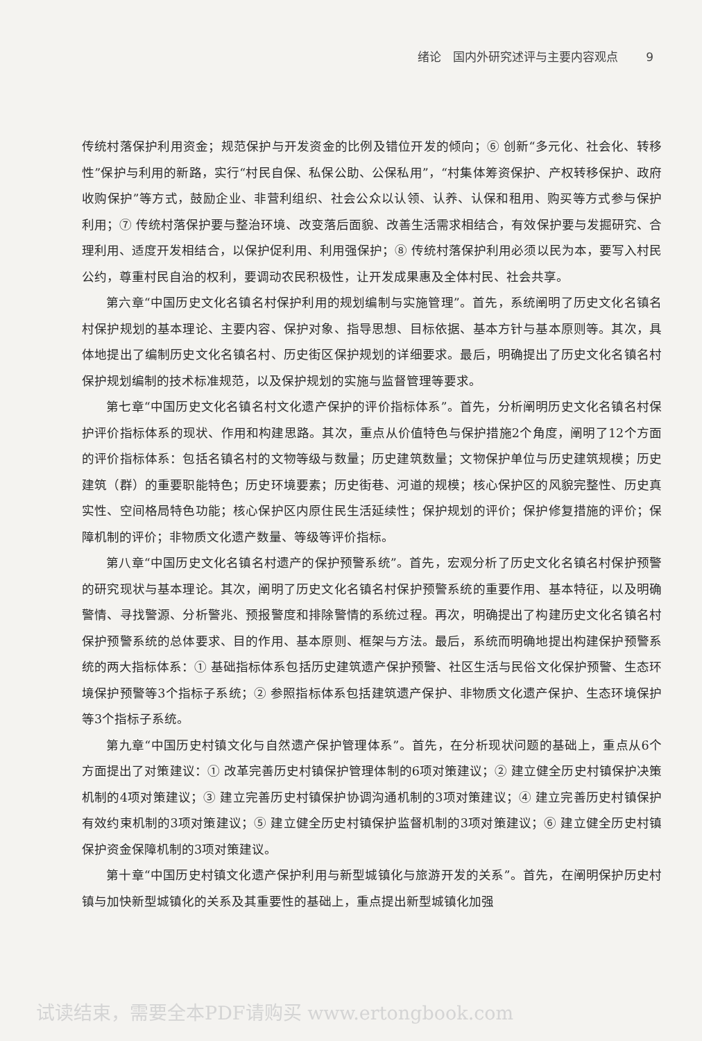绪论　国内外研究述评与主要内容观点 9
传统村落保护利用资金；规范保护与开发资金的比例及错位开发的倾向；⑥ 创新“多元化、社会化、转移性”保护与利用的新路，实行“村民自保、私保公助、公保私用”，“村集体筹资保护、产权转移保护、政府收购保护”等方式，鼓励企业、非营利组织、社会公众以认领、认养、认保和租用、购买等方式参与保护利用；⑦ 传统村落保护要与整治环境、改变落后面貌、改善生活需求相结合，有效保护要与发掘研究、合理利用、适度开发相结合，以保护促利用、利用强保护；⑧ 传统村落保护利用必须以民为本，要写入村民公约，尊重村民自治的权利，要调动农民积极性，让开发成果惠及全体村民、社会共享。
第六章“中国历史文化名镇名村保护利用的规划编制与实施管理”。首先，系统阐明了历史文化名镇名村保护规划的基本理论、主要内容、保护对象、指导思想、目标依据、基本方针与基本原则等。其次，具体地提出了编制历史文化名镇名村、历史街区保护规划的详细要求。最后，明确提出了历史文化名镇名村保护规划编制的技术标准规范，以及保护规划的实施与监督管理等要求。
第七章“中国历史文化名镇名村文化遗产保护的评价指标体系”。首先，分析阐明历史文化名镇名村保护评价指标体系的现状、作用和构建思路。其次，重点从价值特色与保护措施2个角度，阐明了12个方面的评价指标体系：包括名镇名村的文物等级与数量；历史建筑数量；文物保护单位与历史建筑规模；历史建筑（群）的重要职能特色；历史环境要素；历史街巷、河道的规模；核心保护区的风貌完整性、历史真实性、空间格局特色功能；核心保护区内原住民生活延续性；保护规划的评价；保护修复措施的评价；保障机制的评价；非物质文化遗产数量、等级等评价指标。
第八章“中国历史文化名镇名村遗产的保护预警系统”。首先，宏观分析了历史文化名镇名村保护预警的研究现状与基本理论。其次，阐明了历史文化名镇名村保护预警系统的重要作用、基本特征，以及明确警情、寻找警源、分析警兆、预报警度和排除警情的系统过程。再次，明确提出了构建历史文化名镇名村保护预警系统的总体要求、目的作用、基本原则、框架与方法。最后，系统而明确地提出构建保护预警系统的两大指标体系：① 基础指标体系包括历史建筑遗产保护预警、社区生活与民俗文化保护预警、生态环境保护预警等3个指标子系统；② 参照指标体系包括建筑遗产保护、非物质文化遗产保护、生态环境保护等3个指标子系统。
第九章“中国历史村镇文化与自然遗产保护管理体系”。首先，在分析现状问题的基础上，重点从6个方面提出了对策建议：① 改革完善历史村镇保护管理体制的6项对策建议；② 建立健全历史村镇保护决策机制的4项对策建议；③ 建立完善历史村镇保护协调沟通机制的3项对策建议；④ 建立完善历史村镇保护有效约束机制的3项对策建议；⑤ 建立健全历史村镇保护监督机制的3项对策建议；⑥ 建立健全历史村镇保护资金保障机制的3项对策建议。
第十章“中国历史村镇文化遗产保护利用与新型城镇化与旅游开发的关系”。首先，在阐明保护历史村镇与加快新型城镇化的关系及其重要性的基础上，重点提出新型城镇化加强
试读结束，需要全本PDF请购买 www.ertongbook.com